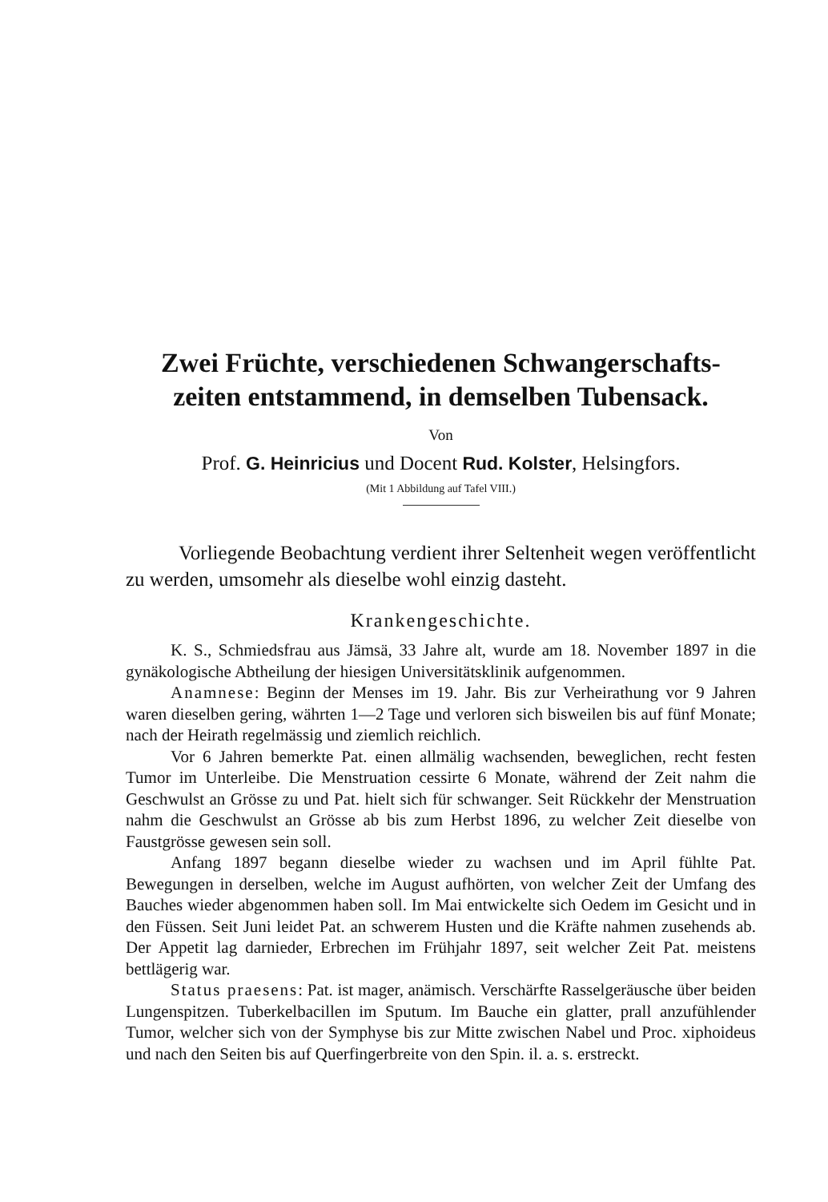Zwei Früchte, verschiedenen Schwangerschafts-
zeiten entstammend, in demselben Tubensack.
Von
Prof. G. Heinricius und Docent Rud. Kolster, Helsingfors.
(Mit 1 Abbildung auf Tafel VIII.)
Vorliegende Beobachtung verdient ihrer Seltenheit wegen veröffentlicht zu werden, umsomehr als dieselbe wohl einzig dasteht.
Krankengeschichte.
K. S., Schmiedsfrau aus Jämsä, 33 Jahre alt, wurde am 18. November 1897 in die gynäkologische Abtheilung der hiesigen Universitätsklinik aufgenommen.
Anamnese: Beginn der Menses im 19. Jahr. Bis zur Verheirathung vor 9 Jahren waren dieselben gering, währten 1—2 Tage und verloren sich bisweilen bis auf fünf Monate; nach der Heirath regelmässig und ziemlich reichlich.
Vor 6 Jahren bemerkte Pat. einen allmälig wachsenden, beweglichen, recht festen Tumor im Unterleibe. Die Menstruation cessirte 6 Monate, während der Zeit nahm die Geschwulst an Grösse zu und Pat. hielt sich für schwanger. Seit Rückkehr der Menstruation nahm die Geschwulst an Grösse ab bis zum Herbst 1896, zu welcher Zeit dieselbe von Faustgrösse gewesen sein soll.
Anfang 1897 begann dieselbe wieder zu wachsen und im April fühlte Pat. Bewegungen in derselben, welche im August aufhörten, von welcher Zeit der Umfang des Bauches wieder abgenommen haben soll. Im Mai entwickelte sich Oedem im Gesicht und in den Füssen. Seit Juni leidet Pat. an schwerem Husten und die Kräfte nahmen zusehends ab. Der Appetit lag darnieder, Erbrechen im Frühjahr 1897, seit welcher Zeit Pat. meistens bettlägerig war.
Status praesens: Pat. ist mager, anämisch. Verschärfte Rasselgeräusche über beiden Lungenspitzen. Tuberkelbacillen im Sputum. Im Bauche ein glatter, prall anzufühlender Tumor, welcher sich von der Symphyse bis zur Mitte zwischen Nabel und Proc. xiphoideus und nach den Seiten bis auf Querfingerbreite von den Spin. il. a. s. erstreckt.